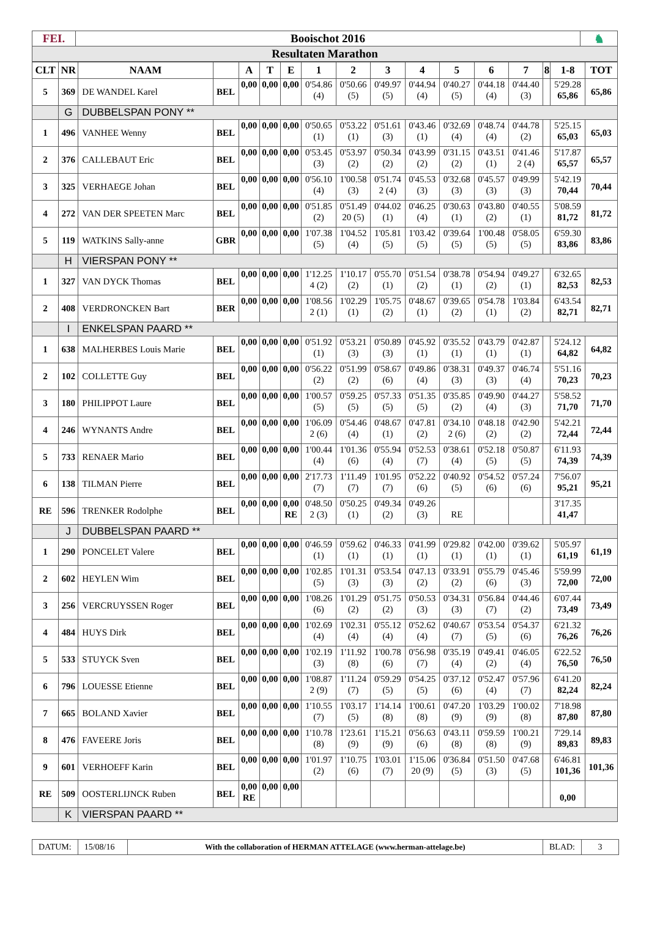| FEI. | Booischot 2016 | ♞ |
| Resultaten Marathon | | |
| CLT | NR | NAAM | | A | T | E | 1 | 2 | 3 | 4 | 5 | 6 | 7 | 8 | 1-8 | TOT |
| --- | --- | --- | --- | --- | --- | --- | --- | --- | --- | --- | --- | --- | --- | --- | --- | --- |
| 5 | 369 | DE WANDEL Karel | BEL | 0,00 | 0,00 | 0,00 | 0'54.86 (4) | 0'50.66 (5) | 0'49.97 (5) | 0'44.94 (4) | 0'40.27 (5) | 0'44.18 (4) | 0'44.40 (3) | | 5'29.28 65,86 | 65,86 |
| | G | DUBBELSPAN PONY ** | | | | | | | | | | | | | | |
| 1 | 496 | VANHEE Wenny | BEL | 0,00 | 0,00 | 0,00 | 0'50.65 (1) | 0'53.22 (1) | 0'51.61 (3) | 0'43.46 (1) | 0'32.69 (4) | 0'48.74 (4) | 0'44.78 (2) | | 5'25.15 65,03 | 65,03 |
| 2 | 376 | CALLEBAUT Eric | BEL | 0,00 | 0,00 | 0,00 | 0'53.45 (3) | 0'53.97 (2) | 0'50.34 (2) | 0'43.99 (2) | 0'31.15 (2) | 0'43.51 (1) | 0'41.46 2 (4) | | 5'17.87 65,57 | 65,57 |
| 3 | 325 | VERHAEGE Johan | BEL | 0,00 | 0,00 | 0,00 | 0'56.10 (4) | 1'00.58 (3) | 0'51.74 2 (4) | 0'45.53 (3) | 0'32.68 (3) | 0'45.57 (3) | 0'49.99 (3) | | 5'42.19 70,44 | 70,44 |
| 4 | 272 | VAN DER SPEETEN Marc | BEL | 0,00 | 0,00 | 0,00 | 0'51.85 (2) | 0'51.49 20 (5) | 0'44.02 (1) | 0'46.25 (4) | 0'30.63 (1) | 0'43.80 (2) | 0'40.55 (1) | | 5'08.59 81,72 | 81,72 |
| 5 | 119 | WATKINS Sally-anne | GBR | 0,00 | 0,00 | 0,00 | 1'07.38 (5) | 1'04.52 (4) | 1'05.81 (5) | 1'03.42 (5) | 0'39.64 (5) | 1'00.48 (5) | 0'58.05 (5) | | 6'59.30 83,86 | 83,86 |
| | H | VIERSPAN PONY ** | | | | | | | | | | | | | | |
| 1 | 327 | VAN DYCK Thomas | BEL | 0,00 | 0,00 | 0,00 | 1'12.25 4 (2) | 1'10.17 (2) | 0'55.70 (1) | 0'51.54 (2) | 0'38.78 (1) | 0'54.94 (2) | 0'49.27 (1) | | 6'32.65 82,53 | 82,53 |
| 2 | 408 | VERDRONCKEN Bart | BER | 0,00 | 0,00 | 0,00 | 1'08.56 2 (1) | 1'02.29 (1) | 1'05.75 (2) | 0'48.67 (1) | 0'39.65 (2) | 0'54.78 (1) | 1'03.84 (2) | | 6'43.54 82,71 | 82,71 |
| | I | ENKELSPAN PAARD ** | | | | | | | | | | | | | | |
| 1 | 638 | MALHERBES Louis Marie | BEL | 0,00 | 0,00 | 0,00 | 0'51.92 (1) | 0'53.21 (3) | 0'50.89 (3) | 0'45.92 (1) | 0'35.52 (1) | 0'43.79 (1) | 0'42.87 (1) | | 5'24.12 64,82 | 64,82 |
| 2 | 102 | COLLETTE Guy | BEL | 0,00 | 0,00 | 0,00 | 0'56.22 (2) | 0'51.99 (2) | 0'58.67 (6) | 0'49.86 (4) | 0'38.31 (3) | 0'49.37 (3) | 0'46.74 (4) | | 5'51.16 70,23 | 70,23 |
| 3 | 180 | PHILIPPOT Laure | BEL | 0,00 | 0,00 | 0,00 | 1'00.57 (5) | 0'59.25 (5) | 0'57.33 (5) | 0'51.35 (5) | 0'35.85 (2) | 0'49.90 (4) | 0'44.27 (3) | | 5'58.52 71,70 | 71,70 |
| 4 | 246 | WYNANTS Andre | BEL | 0,00 | 0,00 | 0,00 | 1'06.09 2 (6) | 0'54.46 (4) | 0'48.67 (1) | 0'47.81 (2) | 0'34.10 2 (6) | 0'48.18 (2) | 0'42.90 (2) | | 5'42.21 72,44 | 72,44 |
| 5 | 733 | RENAER Mario | BEL | 0,00 | 0,00 | 0,00 | 1'00.44 (4) | 1'01.36 (6) | 0'55.94 (4) | 0'52.53 (7) | 0'38.61 (4) | 0'52.18 (5) | 0'50.87 (5) | | 6'11.93 74,39 | 74,39 |
| 6 | 138 | TILMAN Pierre | BEL | 0,00 | 0,00 | 0,00 | 2'17.73 (7) | 1'11.49 (7) | 1'01.95 (7) | 0'52.22 (6) | 0'40.92 (5) | 0'54.52 (6) | 0'57.24 (6) | | 7'56.07 95,21 | 95,21 |
| RE | 596 | TRENKER Rodolphe | BEL | 0,00 | 0,00 | 0,00 RE | 0'48.50 2 (3) | 0'50.25 (1) | 0'49.34 (2) | 0'49.26 (3) | RE | | | | 3'17.35 41,47 | |
| | J | DUBBELSPAN PAARD ** | | | | | | | | | | | | | | |
| 1 | 290 | PONCELET Valere | BEL | 0,00 | 0,00 | 0,00 | 0'46.59 (1) | 0'59.62 (1) | 0'46.33 (1) | 0'41.99 (1) | 0'29.82 (1) | 0'42.00 (1) | 0'39.62 (1) | | 5'05.97 61,19 | 61,19 |
| 2 | 602 | HEYLEN Wim | BEL | 0,00 | 0,00 | 0,00 | 1'02.85 (5) | 1'01.31 (3) | 0'53.54 (3) | 0'47.13 (2) | 0'33.91 (2) | 0'55.79 (6) | 0'45.46 (3) | | 5'59.99 72,00 | 72,00 |
| 3 | 256 | VERCRUYSSEN Roger | BEL | 0,00 | 0,00 | 0,00 | 1'08.26 (6) | 1'01.29 (2) | 0'51.75 (2) | 0'50.53 (3) | 0'34.31 (3) | 0'56.84 (7) | 0'44.46 (2) | | 6'07.44 73,49 | 73,49 |
| 4 | 484 | HUYS Dirk | BEL | 0,00 | 0,00 | 0,00 | 1'02.69 (4) | 1'02.31 (4) | 0'55.12 (4) | 0'52.62 (4) | 0'40.67 (7) | 0'53.54 (5) | 0'54.37 (6) | | 6'21.32 76,26 | 76,26 |
| 5 | 533 | STUYCK Sven | BEL | 0,00 | 0,00 | 0,00 | 1'02.19 (3) | 1'11.92 (8) | 1'00.78 (6) | 0'56.98 (7) | 0'35.19 (4) | 0'49.41 (2) | 0'46.05 (4) | | 6'22.52 76,50 | 76,50 |
| 6 | 796 | LOUESSE Etienne | BEL | 0,00 | 0,00 | 0,00 | 1'08.87 2 (9) | 1'11.24 (7) | 0'59.29 (5) | 0'54.25 (5) | 0'37.12 (6) | 0'52.47 (4) | 0'57.96 (7) | | 6'41.20 82,24 | 82,24 |
| 7 | 665 | BOLAND Xavier | BEL | 0,00 | 0,00 | 0,00 | 1'10.55 (7) | 1'03.17 (5) | 1'14.14 (8) | 1'00.61 (8) | 0'47.20 (9) | 1'03.29 (9) | 1'00.02 (8) | | 7'18.98 87,80 | 87,80 |
| 8 | 476 | FAVEERE Joris | BEL | 0,00 | 0,00 | 0,00 | 1'10.78 (8) | 1'23.61 (9) | 1'15.21 (9) | 0'56.63 (6) | 0'43.11 (8) | 0'59.59 (8) | 1'00.21 (9) | | 7'29.14 89,83 | 89,83 |
| 9 | 601 | VERHOEFF Karin | BEL | 0,00 | 0,00 | 0,00 | 1'01.97 (2) | 1'10.75 (6) | 1'03.01 (7) | 1'15.06 20 (9) | 0'36.84 (5) | 0'51.50 (3) | 0'47.68 (5) | | 6'46.81 101,36 | 101,36 |
| RE | 509 | OOSTERLIJNCK Ruben | BEL | 0,00 RE | 0,00 | 0,00 | | | | | | | | | 0,00 | |
| | K | VIERSPAN PAARD ** | | | | | | | | | | | | | | |
DATUM:
15/08/16
With the collaboration of HERMAN ATTELAGE (www.herman-attelage.be)
BLAD: 3